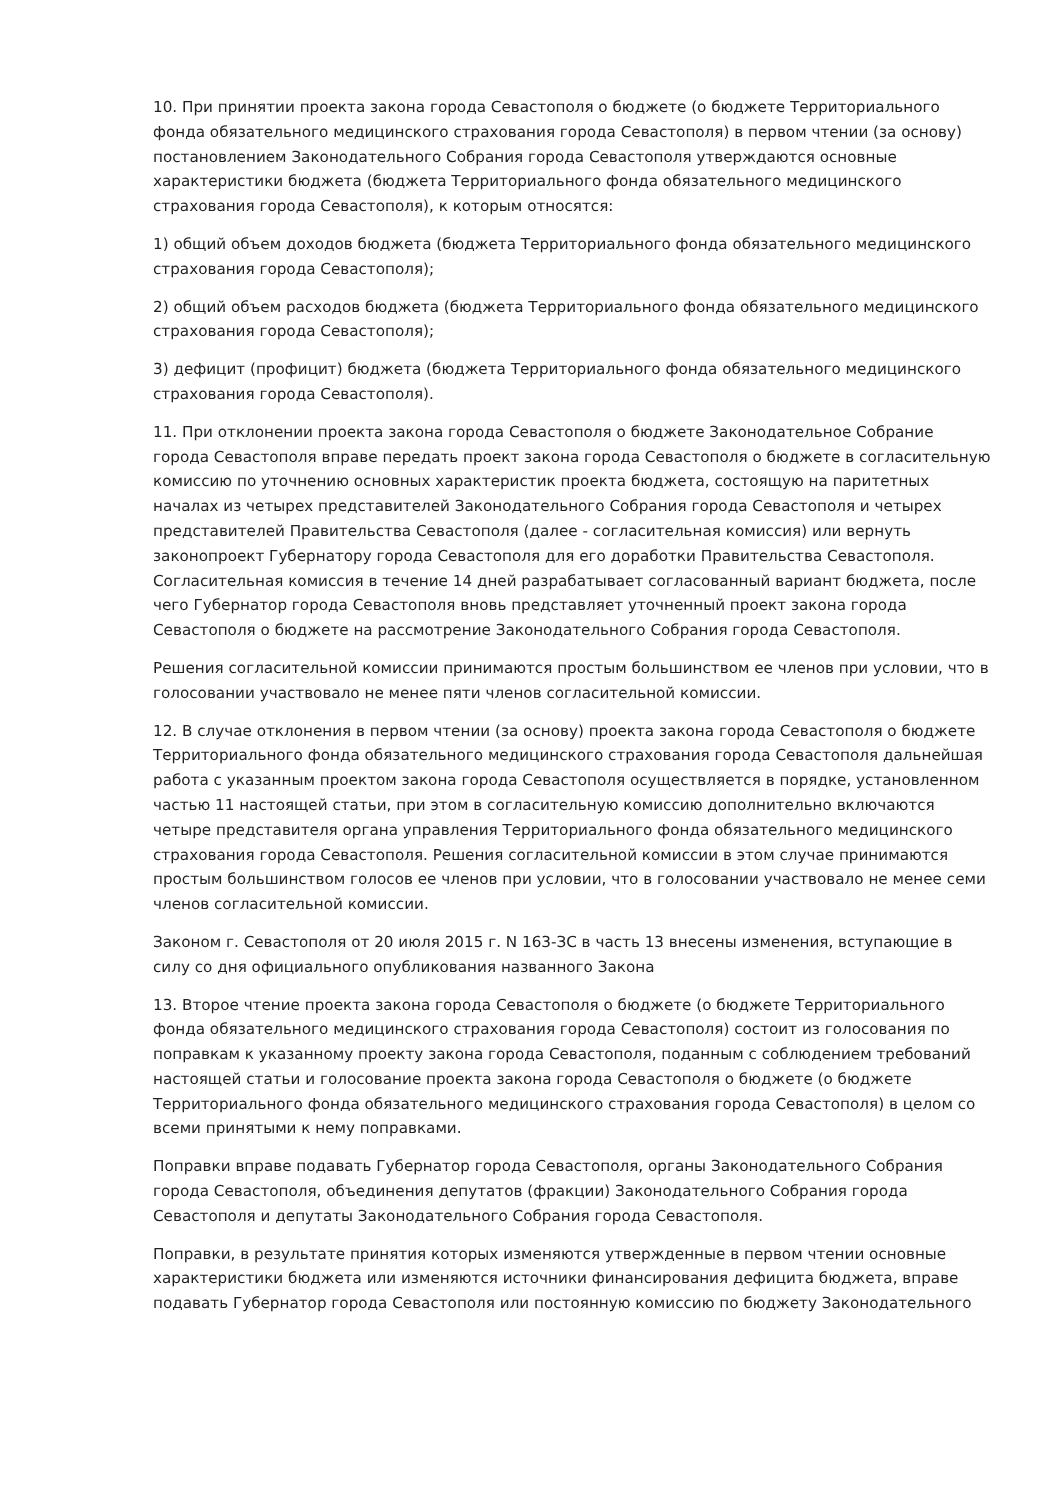10. При принятии проекта закона города Севастополя о бюджете (о бюджете Территориального фонда обязательного медицинского страхования города Севастополя) в первом чтении (за основу) постановлением Законодательного Собрания города Севастополя утверждаются основные характеристики бюджета (бюджета Территориального фонда обязательного медицинского страхования города Севастополя), к которым относятся:
1) общий объем доходов бюджета (бюджета Территориального фонда обязательного медицинского страхования города Севастополя);
2) общий объем расходов бюджета (бюджета Территориального фонда обязательного медицинского страхования города Севастополя);
3) дефицит (профицит) бюджета (бюджета Территориального фонда обязательного медицинского страхования города Севастополя).
11. При отклонении проекта закона города Севастополя о бюджете Законодательное Собрание города Севастополя вправе передать проект закона города Севастополя о бюджете в согласительную комиссию по уточнению основных характеристик проекта бюджета, состоящую на паритетных началах из четырех представителей Законодательного Собрания города Севастополя и четырех представителей Правительства Севастополя (далее - согласительная комиссия) или вернуть законопроект Губернатору города Севастополя для его доработки Правительства Севастополя. Согласительная комиссия в течение 14 дней разрабатывает согласованный вариант бюджета, после чего Губернатор города Севастополя вновь представляет уточненный проект закона города Севастополя о бюджете на рассмотрение Законодательного Собрания города Севастополя.
Решения согласительной комиссии принимаются простым большинством ее членов при условии, что в голосовании участвовало не менее пяти членов согласительной комиссии.
12. В случае отклонения в первом чтении (за основу) проекта закона города Севастополя о бюджете Территориального фонда обязательного медицинского страхования города Севастополя дальнейшая работа с указанным проектом закона города Севастополя осуществляется в порядке, установленном частью 11 настоящей статьи, при этом в согласительную комиссию дополнительно включаются четыре представителя органа управления Территориального фонда обязательного медицинского страхования города Севастополя. Решения согласительной комиссии в этом случае принимаются простым большинством голосов ее членов при условии, что в голосовании участвовало не менее семи членов согласительной комиссии.
Законом г. Севастополя от 20 июля 2015 г. N 163-ЗС в часть 13 внесены изменения, вступающие в силу со дня официального опубликования названного Закона
13. Второе чтение проекта закона города Севастополя о бюджете (о бюджете Территориального фонда обязательного медицинского страхования города Севастополя) состоит из голосования по поправкам к указанному проекту закона города Севастополя, поданным с соблюдением требований настоящей статьи и голосование проекта закона города Севастополя о бюджете (о бюджете Территориального фонда обязательного медицинского страхования города Севастополя) в целом со всеми принятыми к нему поправками.
Поправки вправе подавать Губернатор города Севастополя, органы Законодательного Собрания города Севастополя, объединения депутатов (фракции) Законодательного Собрания города Севастополя и депутаты Законодательного Собрания города Севастополя.
Поправки, в результате принятия которых изменяются утвержденные в первом чтении основные характеристики бюджета или изменяются источники финансирования дефицита бюджета, вправе подавать Губернатор города Севастополя или постоянную комиссию по бюджету Законодательного